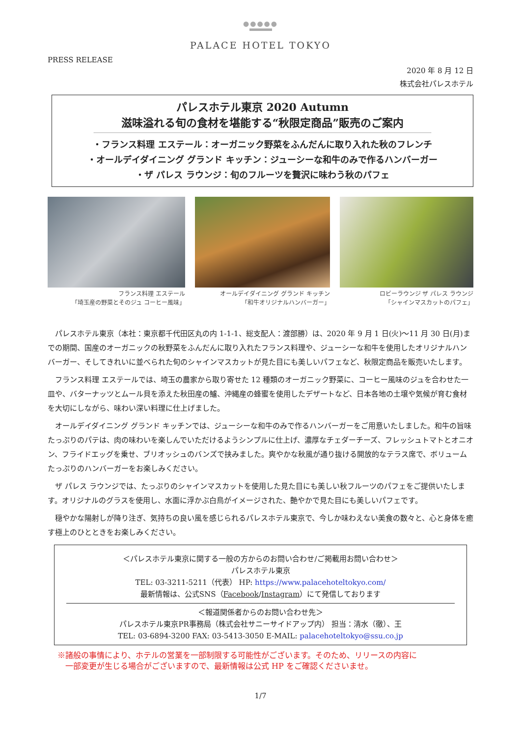●●●●●
PALACE HOTEL TOKYO
PRESS RELEASE
2020 年 8 月 12 日
株式会社パレスホテル
パレスホテル東京 2020 Autumn
滋味溢れる旬の食材を堪能する“秋限定商品”販売のご案内
・フランス料理 エステール：オーガニック野菜をふんだんに取り入れた秋のフレンチ
・オールデイダイニング グランド キッチン：ジューシーな和牛のみで作るハンバーガー
・ザ パレス ラウンジ：旬のフルーツを贅沢に味わう秋のパフェ
フランス料理 エステール
「埼玉産の野菜とそのジュ コーヒー風味」
オールデイダイニング グランド キッチン
「和牛オリジナルハンバーガー」
ロビーラウンジ ザ パレス ラウンジ
「シャインマスカットのパフェ」
パレスホテル東京（本社：東京都千代田区丸の内 1-1-1、総支配人：渡部勝）は、2020 年 9 月 1 日(火)～11 月 30 日(月)までの期間、国産のオーガニックの秋野菜をふんだんに取り入れたフランス料理や、ジューシーな和牛を使用したオリジナルハンバーガー、そしてきれいに並べられた旬のシャインマスカットが見た目にも美しいパフェなど、秋限定商品を販売いたします。
フランス料理 エステールでは、埼玉の農家から取り寄せた 12 種類のオーガニック野菜に、コーヒー風味のジュを合わせた一皿や、バターナッツとムール貝を添えた秋田産の鱸、沖縄産の蜂蜜を使用したデザートなど、日本各地の土壌や気候が育む食材を大切にしながら、味わい深い料理に仕上げました。
オールデイダイニング グランド キッチンでは、ジューシーな和牛のみで作るハンバーガーをご用意いたしました。和牛の旨味たっぷりのパテは、肉の味わいを楽しんでいただけるようシンプルに仕上げ、濃厚なチェダーチーズ、フレッシュトマトとオニオン、フライドエッグを乗せ、ブリオッシュのバンズで挟みました。爽やかな秋風が通り抜ける開放的なテラス席で、ボリュームたっぷりのハンバーガーをお楽しみください。
ザ パレス ラウンジでは、たっぷりのシャインマスカットを使用した見た目にも美しい秋フルーツのパフェをご提供いたします。オリジナルのグラスを使用し、水面に浮かぶ白鳥がイメージされた、艶やかで見た目にも美しいパフェです。
穏やかな陽射しが降り注ぎ、気持ちの良い風を感じられるパレスホテル東京で、今しか味わえない美食の数々と、心と身体を癒す極上のひとときをお楽しみください。
＜パレスホテル東京に関する一般の方からのお問い合わせ/ご掲載用お問い合わせ＞
パレスホテル東京
TEL: 03-3211-5211（代表） HP: https://www.palacehoteltokyo.com/
最新情報は、公式SNS（Facebook/Instagram）にて発信しております
＜報道関係者からのお問い合わせ先＞
パレスホテル東京PR事務局（株式会社サニーサイドアップ内） 担当：清水（徹）、王
TEL: 03-6894-3200 FAX: 03-5413-3050 E-MAIL: palacehoteltokyo@ssu.co.jp
※諸般の事情により、ホテルの営業を一部制限する可能性がございます。そのため、リリースの内容に
　一部変更が生じる場合がございますので、最新情報は公式 HP をご確認くださいませ。
1/7